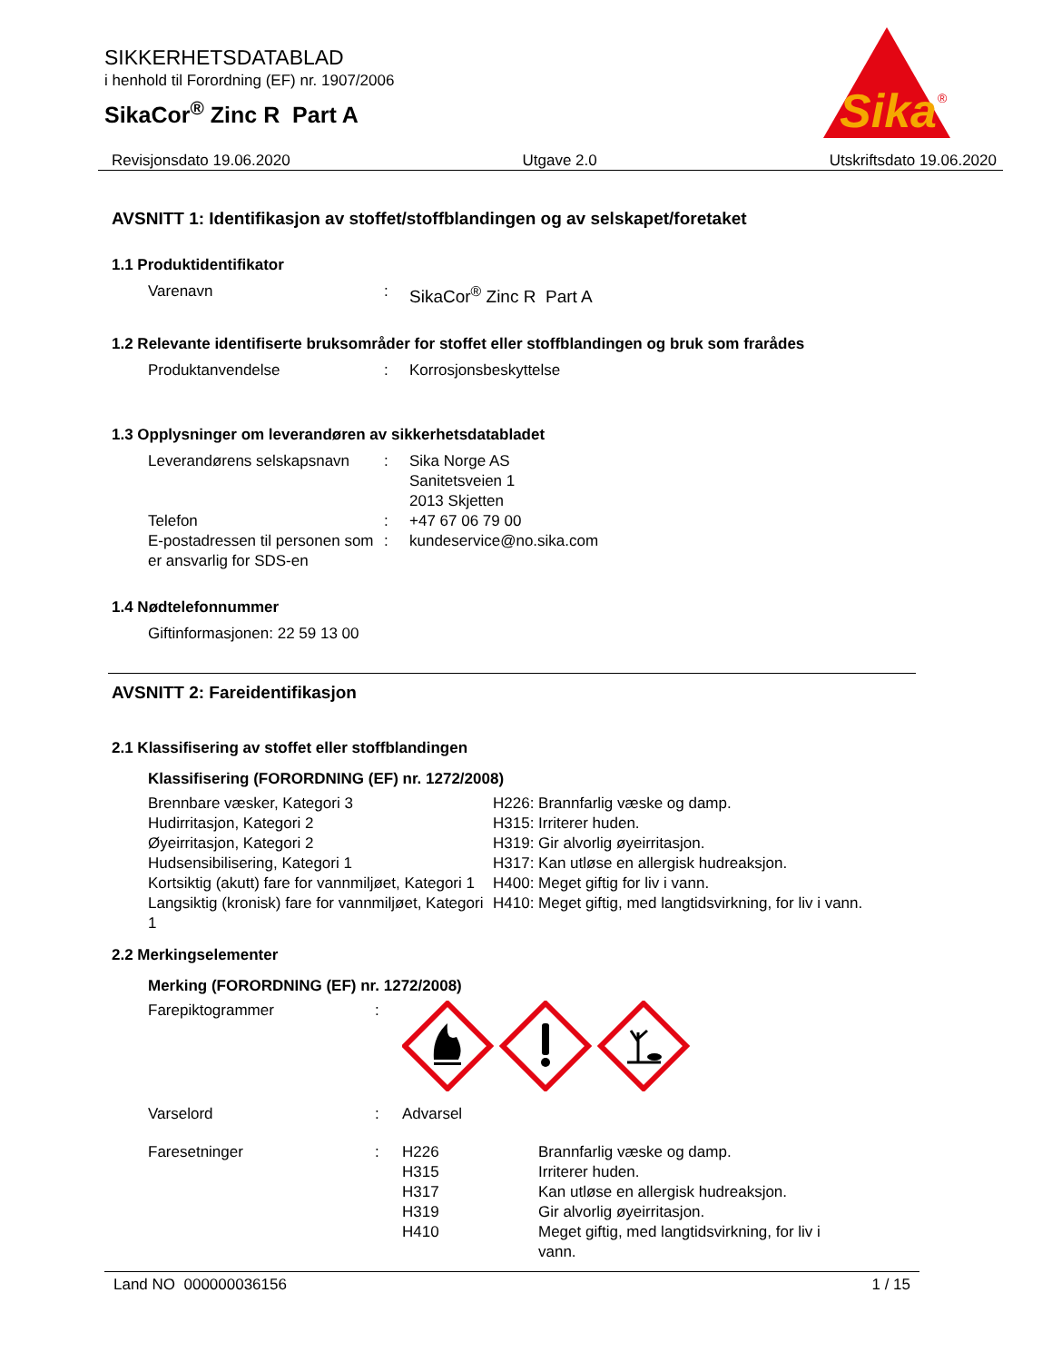SIKKERHETSDATABLAD
i henhold til Forordning (EF) nr. 1907/2006
SikaCor<sup>®</sup> Zinc R Part A
Sika
®
Revisjonsdato 19.06.2020 Utgave 2.0 Utskriftsdato 19.06.2020
AVSNITT 1: Identifikasjon av stoffet/stoffblandingen og av selskapet/foretaket
1.1 Produktidentifikator
| Varenavn | : | SikaCor<sup>®</sup> Zinc R Part A |
1.2 Relevante identifiserte bruksområder for stoffet eller stoffblandingen og bruk som frarådes
| Produktanvendelse | : | Korrosjonsbeskyttelse |
1.3 Opplysninger om leverandøren av sikkerhetsdatabladet
| Leverandørens selskapsnavn | : | Sika Norge AS Sanitetsveien 1 2013 Skjetten |
| Telefon | : | +47 67 06 79 00 |
| E-postadressen til personen som er ansvarlig for SDS-en | : | kundeservice@no.sika.com |
1.4 Nødtelefonnummer
| Giftinformasjonen: 22 59 13 00 |
AVSNITT 2: Fareidentifikasjon
2.1 Klassifisering av stoffet eller stoffblandingen
Klassifisering (FORORDNING (EF) nr. 1272/2008)
| Brennbare væsker, Kategori 3 | H226: Brannfarlig væske og damp. |
| Hudirritasjon, Kategori 2 | H315: Irriterer huden. |
| Øyeirritasjon, Kategori 2 | H319: Gir alvorlig øyeirritasjon. |
| Hudsensibilisering, Kategori 1 | H317: Kan utløse en allergisk hudreaksjon. |
| Kortsiktig (akutt) fare for vannmiljøet, Kategori 1 | H400: Meget giftig for liv i vann. |
| Langsiktig (kronisk) fare for vannmiljøet, Kategori 1 | H410: Meget giftig, med langtidsvirkning, for liv i vann. |
2.2 Merkingselementer
Merking (FORORDNING (EF) nr. 1272/2008)
| Farepiktogrammer | : | |
| Varselord | : | Advarsel |
| Faresetninger | : | H226 H315 H317 H319 H410 | Brannfarlig væske og damp. Irriterer huden. Kan utløse en allergisk hudreaksjon. Gir alvorlig øyeirritasjon. Meget giftig, med langtidsvirkning, for liv i vann. |
Land NO 000000036156 1 / 15